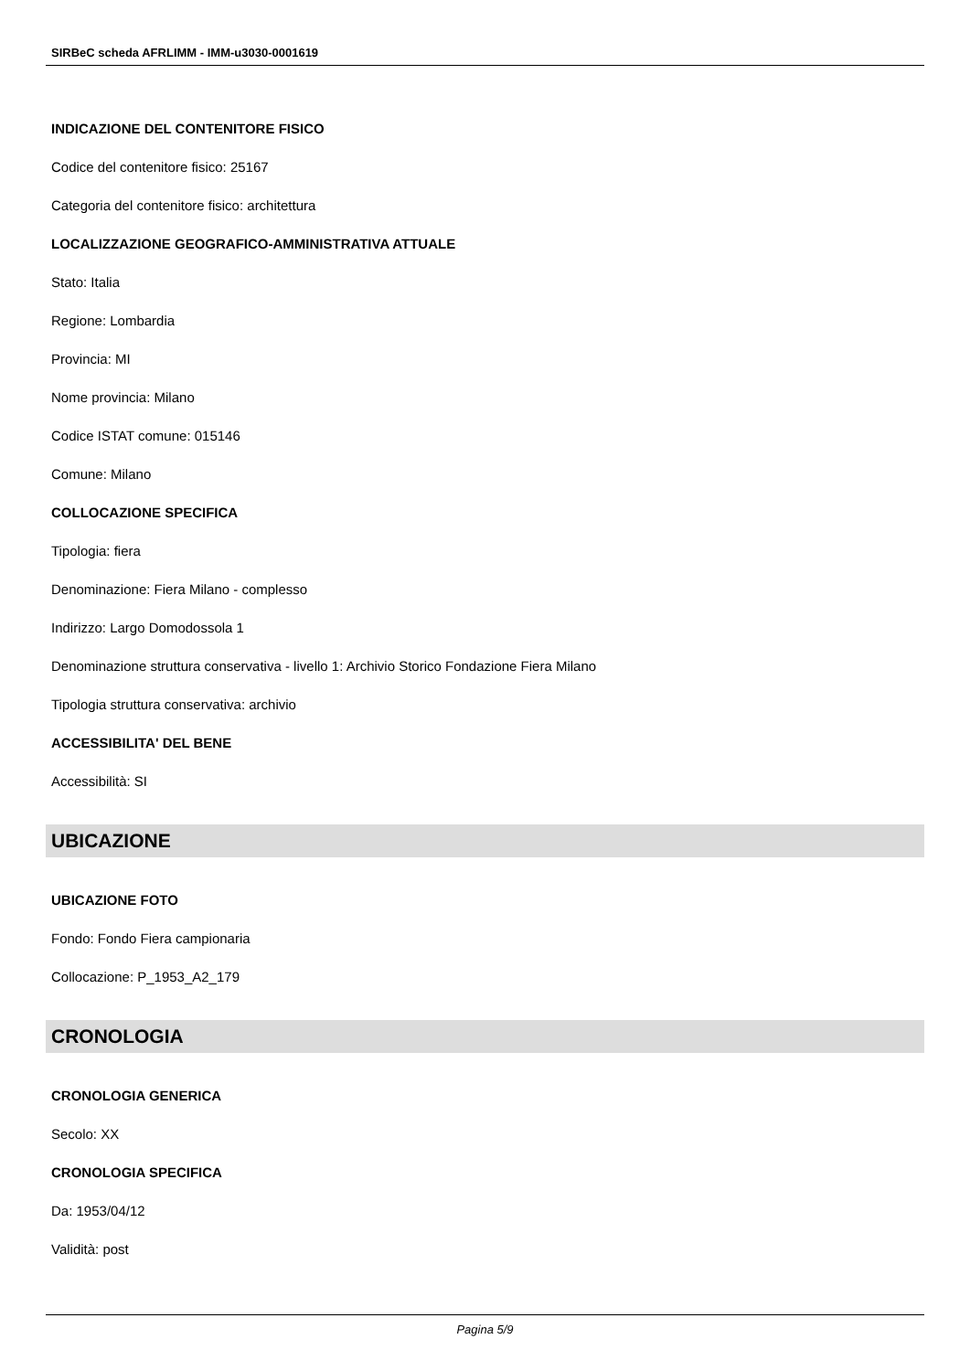SIRBeC scheda AFRLIMM - IMM-u3030-0001619
INDICAZIONE DEL CONTENITORE FISICO
Codice del contenitore fisico: 25167
Categoria del contenitore fisico: architettura
LOCALIZZAZIONE GEOGRAFICO-AMMINISTRATIVA ATTUALE
Stato: Italia
Regione: Lombardia
Provincia: MI
Nome provincia: Milano
Codice ISTAT comune: 015146
Comune: Milano
COLLOCAZIONE SPECIFICA
Tipologia: fiera
Denominazione: Fiera Milano - complesso
Indirizzo: Largo Domodossola 1
Denominazione struttura conservativa - livello 1: Archivio Storico Fondazione Fiera Milano
Tipologia struttura conservativa: archivio
ACCESSIBILITA' DEL BENE
Accessibilità: SI
UBICAZIONE
UBICAZIONE FOTO
Fondo: Fondo Fiera campionaria
Collocazione: P_1953_A2_179
CRONOLOGIA
CRONOLOGIA GENERICA
Secolo: XX
CRONOLOGIA SPECIFICA
Da: 1953/04/12
Validità: post
Pagina 5/9